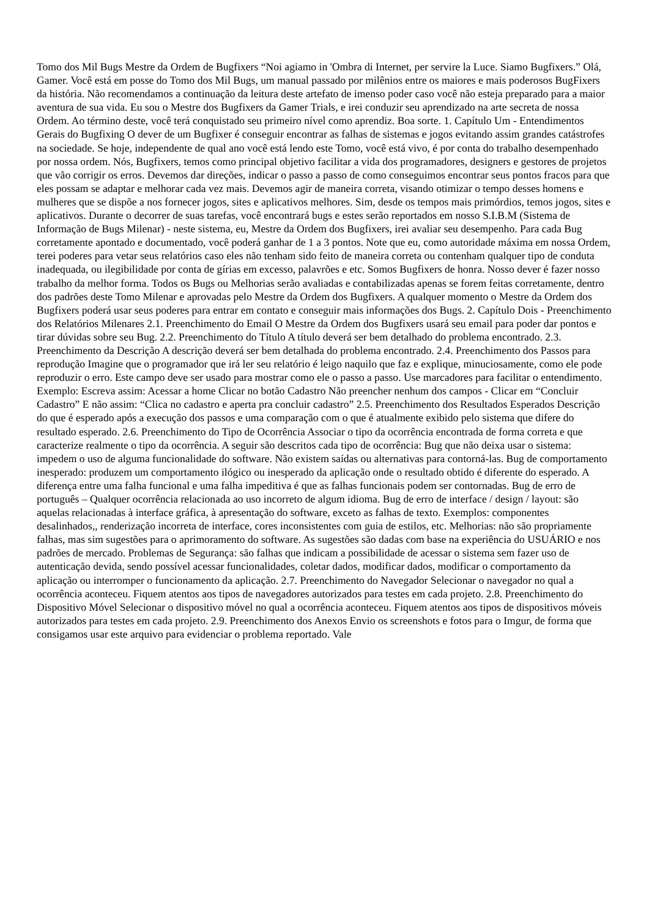Tomo dos Mil Bugs Mestre da Ordem de Bugfixers “Noi agiamo in 'Ombra di Internet, per servire la Luce. Siamo Bugfixers.” Olá, Gamer. Você está em posse do Tomo dos Mil Bugs, um manual passado por milênios entre os maiores e mais poderosos BugFixers da história. Não recomendamos a continuação da leitura deste artefato de imenso poder caso você não esteja preparado para a maior aventura de sua vida. Eu sou o Mestre dos Bugfixers da Gamer Trials, e irei conduzir seu aprendizado na arte secreta de nossa Ordem. Ao término deste, você terá conquistado seu primeiro nível como aprendiz. Boa sorte. 1. Capítulo Um - Entendimentos Gerais do Bugfixing O dever de um Bugfixer é conseguir encontrar as falhas de sistemas e jogos evitando assim grandes catástrofes na sociedade. Se hoje, independente de qual ano você está lendo este Tomo, você está vivo, é por conta do trabalho desempenhado por nossa ordem. Nós, Bugfixers, temos como principal objetivo facilitar a vida dos programadores, designers e gestores de projetos que vão corrigir os erros. Devemos dar direções, indicar o passo a passo de como conseguimos encontrar seus pontos fracos para que eles possam se adaptar e melhorar cada vez mais. Devemos agir de maneira correta, visando otimizar o tempo desses homens e mulheres que se dispõe a nos fornecer jogos, sites e aplicativos melhores. Sim, desde os tempos mais primórdios, temos jogos, sites e aplicativos. Durante o decorrer de suas tarefas, você encontrará bugs e estes serão reportados em nosso S.I.B.M (Sistema de Informação de Bugs Milenar) - neste sistema, eu, Mestre da Ordem dos Bugfixers, irei avaliar seu desempenho. Para cada Bug corretamente apontado e documentado, você poderá ganhar de 1 a 3 pontos. Note que eu, como autoridade máxima em nossa Ordem, terei poderes para vetar seus relatórios caso eles não tenham sido feito de maneira correta ou contenham qualquer tipo de conduta inadequada, ou ilegibilidade por conta de gírias em excesso, palavrões e etc. Somos Bugfixers de honra. Nosso dever é fazer nosso trabalho da melhor forma. Todos os Bugs ou Melhorias serão avaliadas e contabilizadas apenas se forem feitas corretamente, dentro dos padrões deste Tomo Milenar e aprovadas pelo Mestre da Ordem dos Bugfixers. A qualquer momento o Mestre da Ordem dos Bugfixers poderá usar seus poderes para entrar em contato e conseguir mais informações dos Bugs. 2. Capítulo Dois - Preenchimento dos Relatórios Milenares 2.1. Preenchimento do Email O Mestre da Ordem dos Bugfixers usará seu email para poder dar pontos e tirar dúvidas sobre seu Bug. 2.2. Preenchimento do Título A título deverá ser bem detalhado do problema encontrado. 2.3. Preenchimento da Descrição A descrição deverá ser bem detalhada do problema encontrado. 2.4. Preenchimento dos Passos para reprodução Imagine que o programador que irá ler seu relatório é leigo naquilo que faz e explique, minuciosamente, como ele pode reproduzir o erro. Este campo deve ser usado para mostrar como ele o passo a passo. Use marcadores para facilitar o entendimento. Exemplo: Escreva assim: Acessar a home Clicar no botão Cadastro Não preencher nenhum dos campos - Clicar em “Concluir Cadastro” E não assim: “Clica no cadastro e aperta pra concluir cadastro” 2.5. Preenchimento dos Resultados Esperados Descrição do que é esperado após a execução dos passos e uma comparação com o que é atualmente exibido pelo sistema que difere do resultado esperado. 2.6. Preenchimento do Tipo de Ocorrência Associar o tipo da ocorrência encontrada de forma correta e que caracterize realmente o tipo da ocorrência. A seguir são descritos cada tipo de ocorrência: Bug que não deixa usar o sistema: impedem o uso de alguma funcionalidade do software. Não existem saídas ou alternativas para contorná-las. Bug de comportamento inesperado: produzem um comportamento ilógico ou inesperado da aplicação onde o resultado obtido é diferente do esperado. A diferença entre uma falha funcional e uma falha impeditiva é que as falhas funcionais podem ser contornadas. Bug de erro de português – Qualquer ocorrência relacionada ao uso incorreto de algum idioma. Bug de erro de interface / design / layout: são aquelas relacionadas à interface gráfica, à apresentação do software, exceto as falhas de texto. Exemplos: componentes desalinhados,, renderização incorreta de interface, cores inconsistentes com guia de estilos, etc. Melhorias: não são propriamente falhas, mas sim sugestões para o aprimoramento do software. As sugestões são dadas com base na experiência do USUÁRIO e nos padrões de mercado. Problemas de Segurança: são falhas que indicam a possibilidade de acessar o sistema sem fazer uso de autenticação devida, sendo possível acessar funcionalidades, coletar dados, modificar dados, modificar o comportamento da aplicação ou interromper o funcionamento da aplicação. 2.7. Preenchimento do Navegador Selecionar o navegador no qual a ocorrência aconteceu. Fiquem atentos aos tipos de navegadores autorizados para testes em cada projeto. 2.8. Preenchimento do Dispositivo Móvel Selecionar o dispositivo móvel no qual a ocorrência aconteceu. Fiquem atentos aos tipos de dispositivos móveis autorizados para testes em cada projeto. 2.9. Preenchimento dos Anexos Envio os screenshots e fotos para o Imgur, de forma que consigamos usar este arquivo para evidenciar o problema reportado. Vale